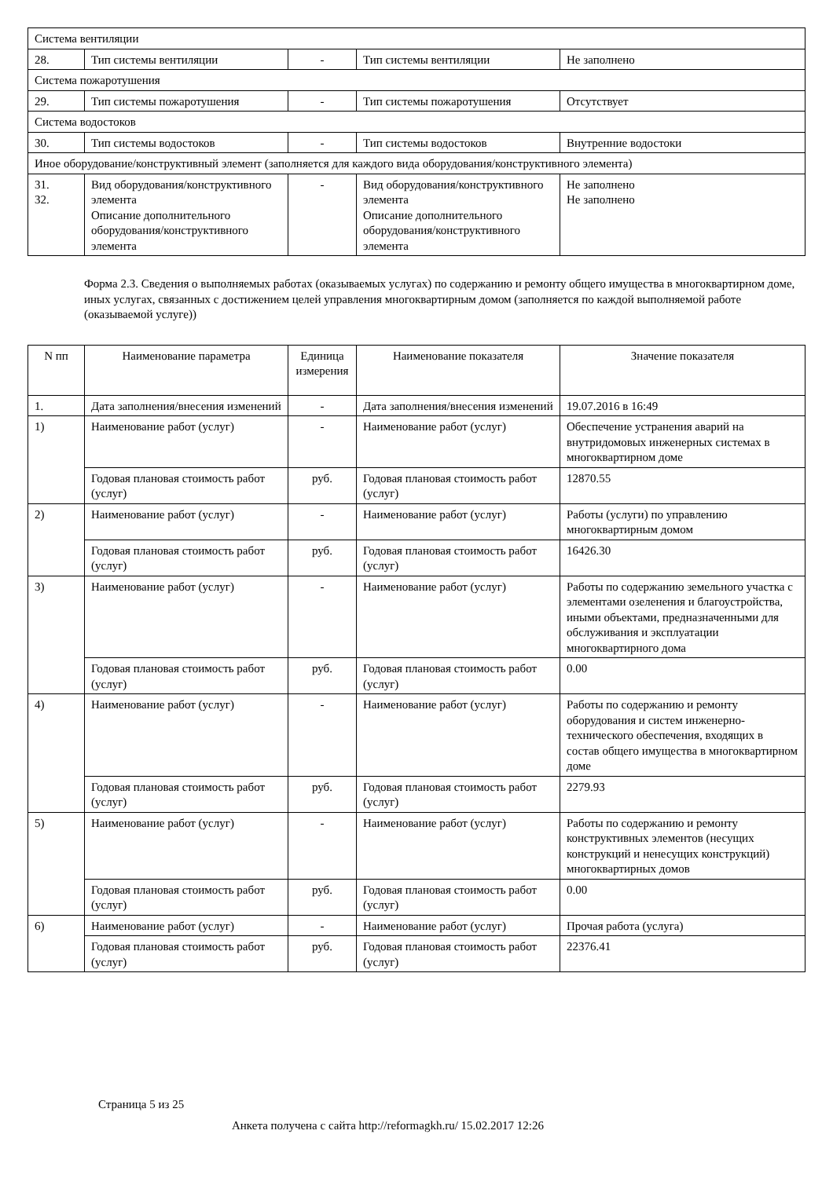| Система вентиляции | | | | |
| 28. | Тип системы вентиляции | - | Тип системы вентиляции | Не заполнено |
| Система пожаротушения | | | | |
| 29. | Тип системы пожаротушения | - | Тип системы пожаротушения | Отсутствует |
| Система водостоков | | | | |
| 30. | Тип системы водостоков | - | Тип системы водостоков | Внутренние водостоки |
| Иное оборудование/конструктивный элемент (заполняется для каждого вида оборудования/конструктивного элемента) | | | | |
| 31. 32. | Вид оборудования/конструктивного элемента Описание дополнительного оборудования/конструктивного элемента | - | Вид оборудования/конструктивного элемента Описание дополнительного оборудования/конструктивного элемента | Не заполнено Не заполнено |
Форма 2.3. Сведения о выполняемых работах (оказываемых услугах) по содержанию и ремонту общего имущества в многоквартирном доме, иных услугах, связанных с достижением целей управления многоквартирным домом (заполняется по каждой выполняемой работе (оказываемой услуге))
| N пп | Наименование параметра | Единица измерения | Наименование показателя | Значение показателя |
| --- | --- | --- | --- | --- |
| 1. | Дата заполнения/внесения изменений | - | Дата заполнения/внесения изменений | 19.07.2016 в 16:49 |
| 1) | Наименование работ (услуг) | - | Наименование работ (услуг) | Обеспечение устранения аварий на внутридомовых инженерных системах в многоквартирном доме |
| | Годовая плановая стоимость работ (услуг) | руб. | Годовая плановая стоимость работ (услуг) | 12870.55 |
| 2) | Наименование работ (услуг) | - | Наименование работ (услуг) | Работы (услуги) по управлению многоквартирным домом |
| | Годовая плановая стоимость работ (услуг) | руб. | Годовая плановая стоимость работ (услуг) | 16426.30 |
| 3) | Наименование работ (услуг) | - | Наименование работ (услуг) | Работы по содержанию земельного участка с элементами озеленения и благоустройства, иными объектами, предназначенными для обслуживания и эксплуатации многоквартирного дома |
| | Годовая плановая стоимость работ (услуг) | руб. | Годовая плановая стоимость работ (услуг) | 0.00 |
| 4) | Наименование работ (услуг) | - | Наименование работ (услуг) | Работы по содержанию и ремонту оборудования и систем инженерно-технического обеспечения, входящих в состав общего имущества в многоквартирном доме |
| | Годовая плановая стоимость работ (услуг) | руб. | Годовая плановая стоимость работ (услуг) | 2279.93 |
| 5) | Наименование работ (услуг) | - | Наименование работ (услуг) | Работы по содержанию и ремонту конструктивных элементов (несущих конструкций и ненесущих конструкций) многоквартирных домов |
| | Годовая плановая стоимость работ (услуг) | руб. | Годовая плановая стоимость работ (услуг) | 0.00 |
| 6) | Наименование работ (услуг) | - | Наименование работ (услуг) | Прочая работа (услуга) |
| | Годовая плановая стоимость работ (услуг) | руб. | Годовая плановая стоимость работ (услуг) | 22376.41 |
Страница 5 из 25
Анкета получена с сайта http://reformagkh.ru/ 15.02.2017 12:26